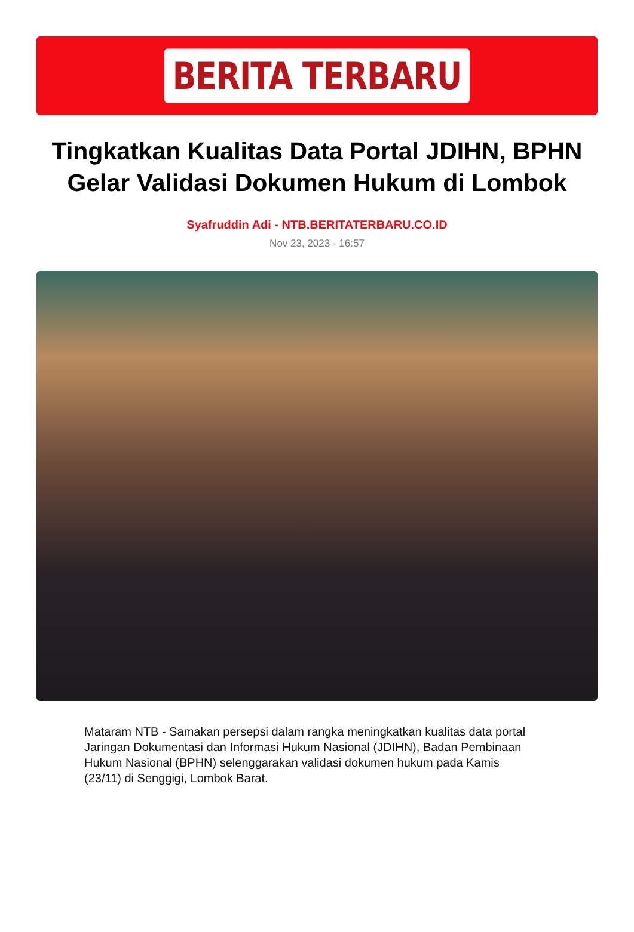BERITA TERBARU
Tingkatkan Kualitas Data Portal JDIHN, BPHN Gelar Validasi Dokumen Hukum di Lombok
Syafruddin Adi - NTB.BERITATERBARU.CO.ID
Nov 23, 2023 - 16:57
Mataram NTB - Samakan persepsi dalam rangka meningkatkan kualitas data portal Jaringan Dokumentasi dan Informasi Hukum Nasional (JDIHN), Badan Pembinaan Hukum Nasional (BPHN) selenggarakan validasi dokumen hukum pada Kamis (23/11) di Senggigi, Lombok Barat.